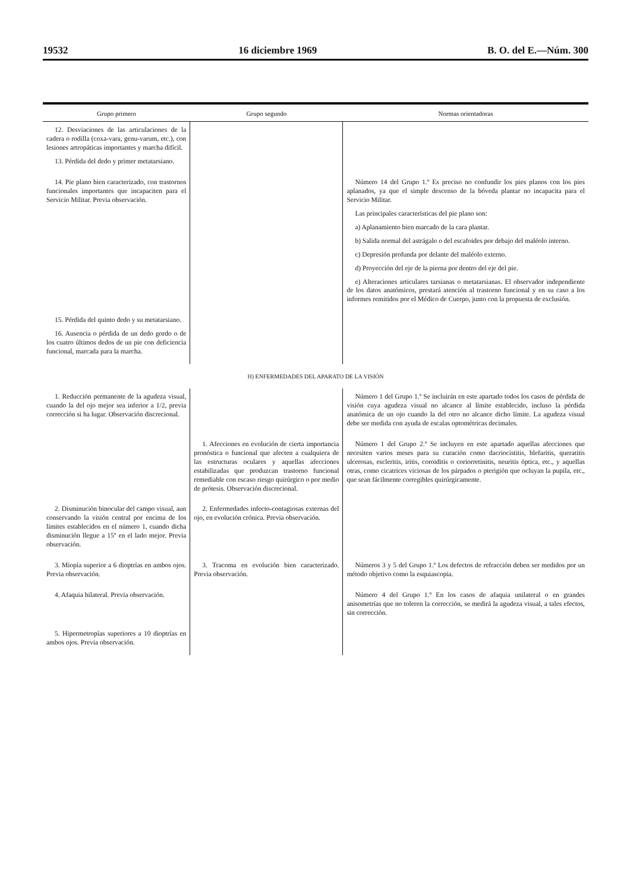19532 16 diciembre 1969 B. O. del E.—Núm. 300
| Grupo primero | Grupo segundo | Normas orientadoras |
| --- | --- | --- |
| 12. Desviaciones de las articulaciones de la cadera o rodilla (coxa-vara, genu-varum, etc.), con lesiones artropáticas importantes y marcha difícil. 13. Pérdida del dedo y primer metatarsiano. | | |
| 14. Pie plano bien caracterizado, con trastornos funcionales importantes que incapaciten para el Servicio Militar. Previa observación. | | Número 14 del Grupo 1.º Es preciso no confundir los pies planos con los pies aplanados, ya que el simple descenso de la bóveda plantar no incapacita para el Servicio Militar. Las principales características del pie plano son: a) Aplanamiento bien marcado de la cara plantar. b) Salida normal del astrágalo o del escafoides por debajo del maléolo interno. c) Depresión profunda por delante del maléolo externo. d) Proyección del eje de la pierna por dentro del eje del pie. e) Alteraciones articulares tarsianas o metatarsianas. El observador independiente de los datos anatómicos, prestará atención al trastorno funcional y en su caso a los informes remitidos por el Médico de Cuerpo, junto con la propuesta de exclusión. |
| 15. Pérdida del quinto dedo y su metatarsiano. 16. Ausencia o pérdida de un dedo gordo o de los cuatro últimos dedos de un pie con deficiencia funcional, marcada para la marcha. | | |
| H) ENFERMEDADES DEL APARATO DE LA VISIÓN | | |
| 1. Reducción permanente de la agudeza visual, cuando la del ojo mejor sea inferior a 1/2, previa corrección si ha lugar. Observación discrecional. | | Número 1 del Grupo 1.º Se incluirán en este apartado todos los casos de pérdida de visión cuya agudeza visual no alcance al límite establecido, incluso la pérdida anatómica de un ojo cuando la del otro no alcance dicho límite. La agudeza visual debe ser medida con ayuda de escalas optométricas decimales. |
| | 1. Afecciones en evolución de cierta importancia pronóstica o funcional que afecten a cualquiera de las estructuras oculares y aquellas afecciones estabilizadas que produzcan trastorno funcional remediable con escaso riesgo quirúrgico o por medio de prótesis. Observación discrecional. | Número 1 del Grupo 2.º Se incluyen en este apartado aquellas afecciones que necesiten varios meses para su curación como dacriocistitis, blefaritis, queratitis ulcerosas, escleritis, iritis, coroiditis o coriorretinitis, neuritis óptica, etc., y aquellas otras, como cicatrices viciosas de los párpados o pterigión que ocluyan la pupila, etc., que sean fácilmente corregibles quirúrgicamente. |
| 2. Disminución binocular del campo visual, aun conservando la visión central por encima de los límites establecidos en el número 1, cuando dicha disminución llegue a 15º en el lado mejor. Previa observación. | 2. Enfermedades infecto-contagiosas externas del ojo, en evolución crónica. Previa observación. | |
| 3. Miopía superior a 6 dioptrías en ambos ojos. Previa observación. | 3. Tracoma en evolución bien caracterizado. Previa observación. | Números 3 y 5 del Grupo 1.º Los defectos de refracción deben ser medidos por un método objetivo como la esquiascopia. |
| 4. Afaquia bilateral. Previa observación. | | Número 4 del Grupo 1.º En los casos de afaquia unilateral o en grandes anisometrías que no toleren la corrección, se medirá la agudeza visual, a tales efectos, sin corrección. |
| 5. Hipermetropías superiores a 10 dioptrías en ambos ojos. Previa observación. | | |